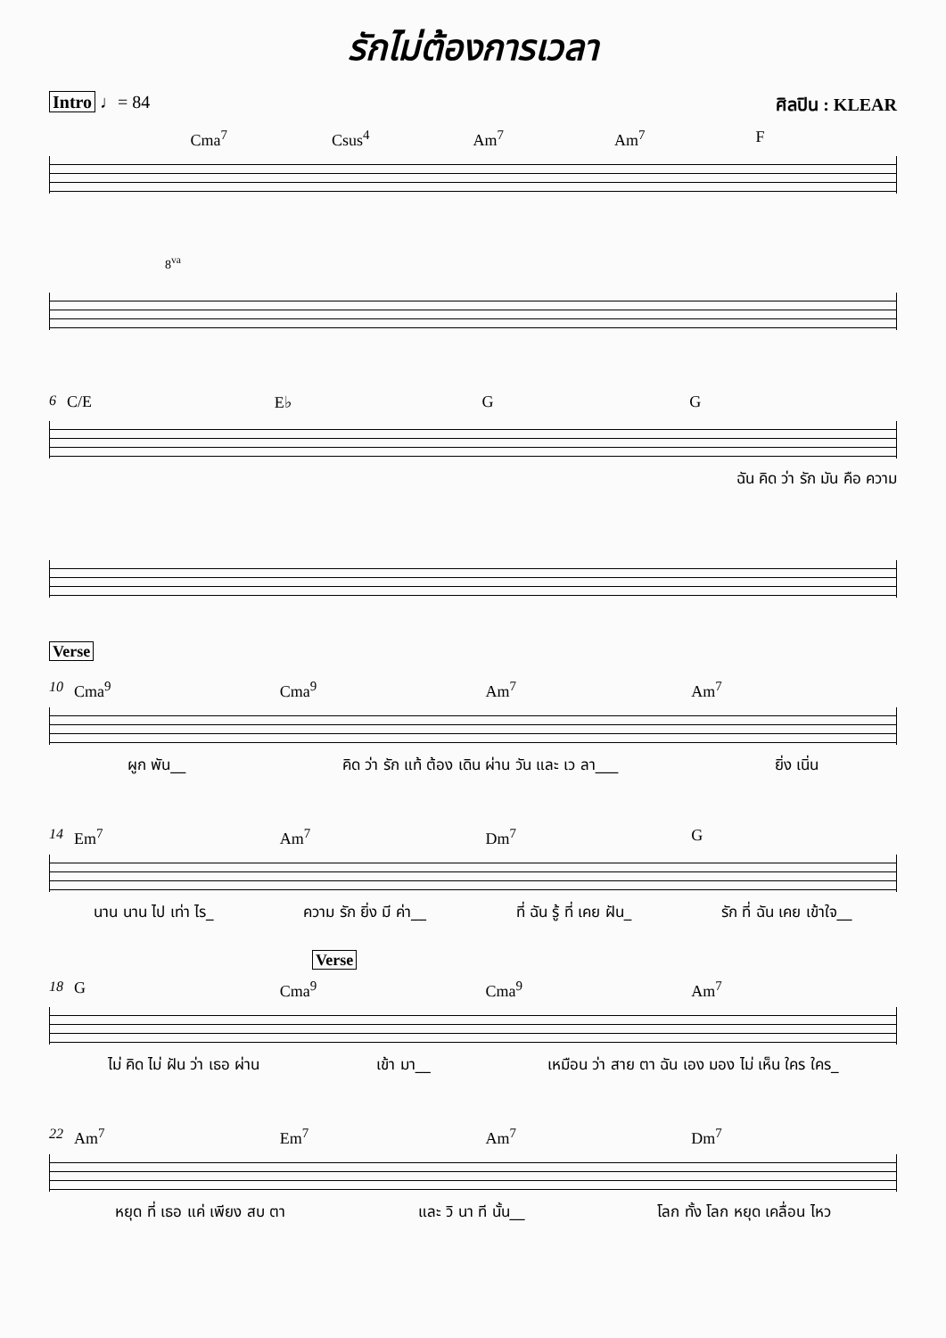รักไม่ต้องการเวลา
Intro ♩= 84 ศิลปิน : KLEAR
Cma<sup>7</sup> Csus<sup>4</sup> Am<sup>7</sup> Am<sup>7</sup> F
8<sup>va</sup>
6 C/E E♭ G G
ฉัน คิด ว่า รัก มัน คือ ความ
Verse
10 Cma<sup>9</sup> Cma<sup>9</sup> Am<sup>7</sup> Am<sup>7</sup>
ผูก พัน__ คิด ว่า รัก แท้ ต้อง เดิน ผ่าน วัน และ เว ลา___ ยิ่ง เนิ่น
14 Em<sup>7</sup> Am<sup>7</sup> Dm<sup>7</sup> G
นาน นาน ไป เท่า ไร_ ความ รัก ยิ่ง มี ค่า__ ที่ ฉัน รู้ ที่ เคย ฝัน_ รัก ที่ ฉัน เคย เข้าใจ__
Verse
18 G Cma<sup>9</sup> Cma<sup>9</sup> Am<sup>7</sup>
ไม่ คิด ไม่ ฝัน ว่า เธอ ผ่าน เข้า มา__ เหมือน ว่า สาย ตา ฉัน เอง มอง ไม่ เห็น ใคร ใคร_
22 Am<sup>7</sup> Em<sup>7</sup> Am<sup>7</sup> Dm<sup>7</sup>
หยุด ที่ เธอ แค่ เพียง สบ ตา และ วิ นา ที นั้น__ โลก ทั้ง โลก หยุด เคลื่อน ไหว